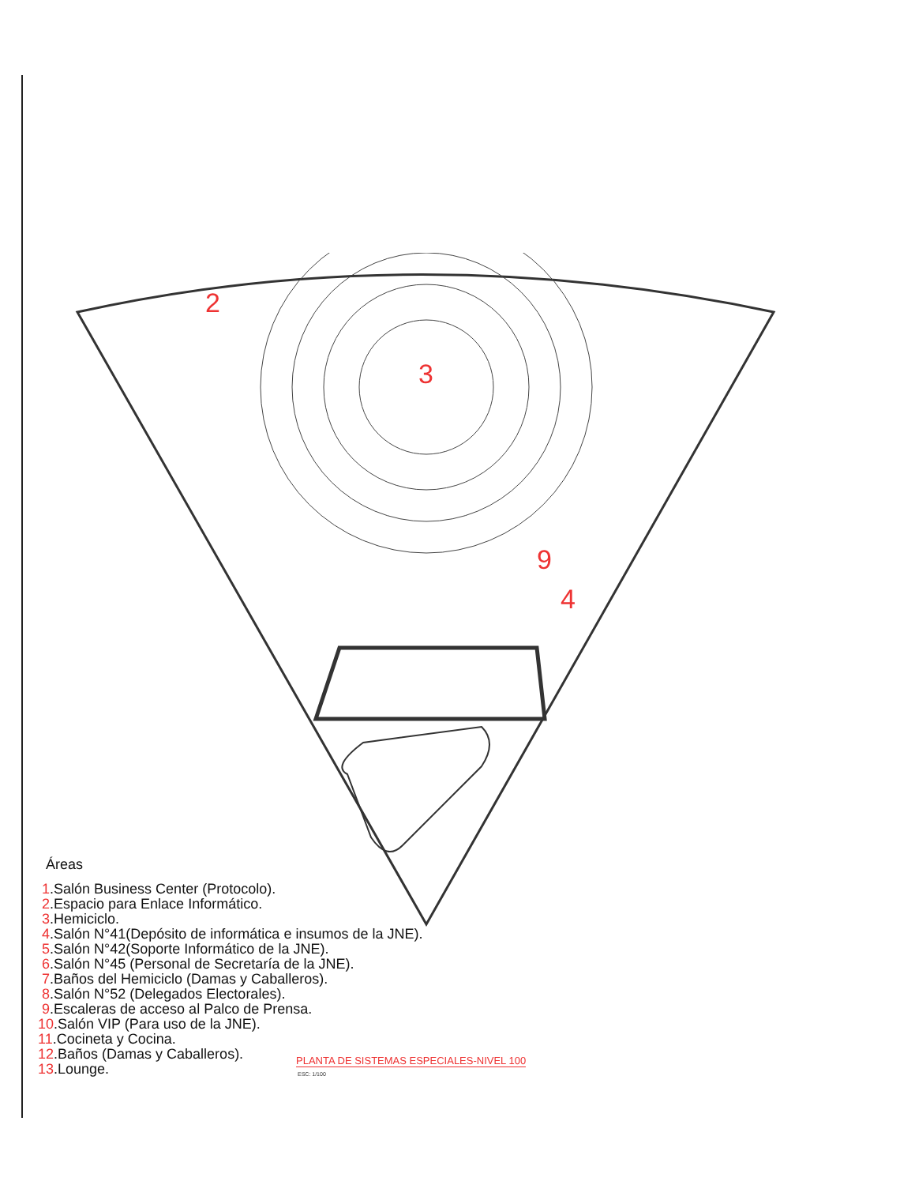2
3
4
9
9
.
Áreas
1.Salón Business Center (Protocolo).
2.Espacio para Enlace Informático.
3.Hemiciclo.
4.Salón N°41(Depósito de informática e insumos de la JNE).
5.Salón N°42(Soporte Informático de la JNE).
6.Salón N°45 (Personal de Secretaría de la JNE).
7.Baños del Hemiciclo (Damas y Caballeros).
8.Salón N°52 (Delegados Electorales).
9.Escaleras de acceso al Palco de Prensa.
10.Salón VIP (Para uso de la JNE).
11.Cocineta y Cocina.
12.Baños (Damas y Caballeros).
13.Lounge.
PLANTA DE SISTEMAS ESPECIALES-NIVEL 100
ESC: 1/100